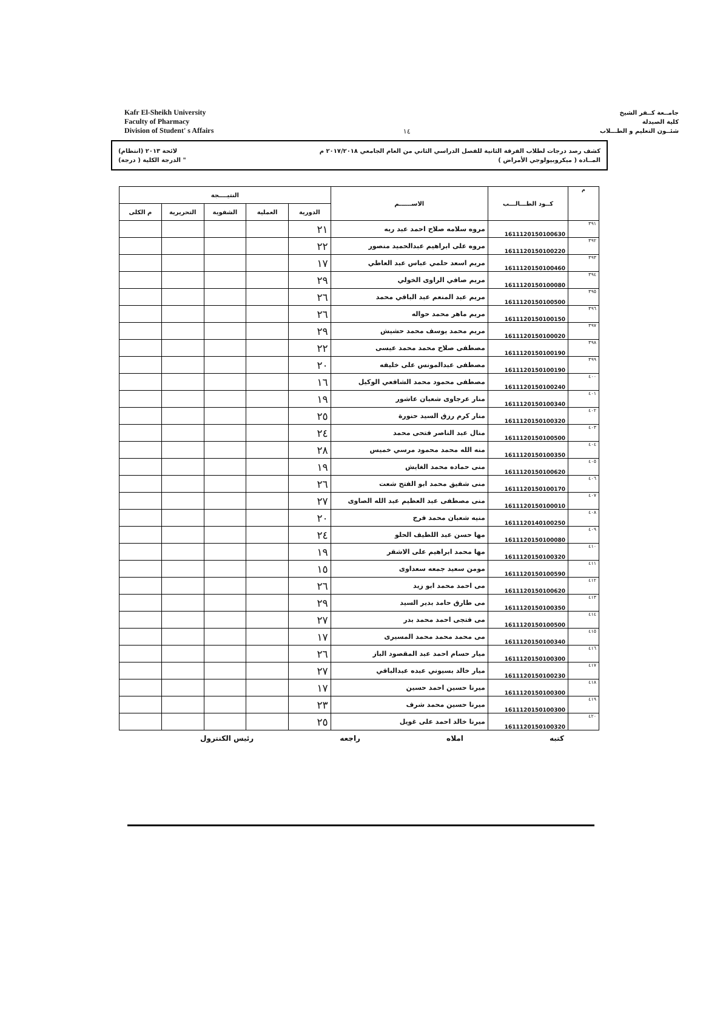Kafr El-Sheikh University
Faculty of Pharmacy
Division of Student' s Affairs
١٤
جامــعة كــفر الشيخ
كلية الصيدلة
شئــون التعليم و الطـــلاب
كشف رصد درجات لطلاب الفرقة الثانية للفصل الدراسي الثاني من العام الجامعي ٢٠١٧/٢٠١٨ م لائحة ٢٠١٣ (انتظام)
المــادة ( ميكروبيولوجي الأمراض ) " الدرجة الكلية ( درجة)
| م | كــود الطـــالـــب | الاســــــم | النتيــــجة | | | | |
| --- | --- | --- | --- | --- | --- | --- | --- |
| | | | الدورية | العملية | الشفوية | التحريرية | م الكلى |
| ٣٩١ | 1611120150100630 | مروه سلامه صلاح احمد عبد ربه | ٢١ | | | | |
| ٣٩٢ | 1611120150100220 | مروه على ابراهيم عبدالحميد منصور | ٢٢ | | | | |
| ٣٩٣ | 1611120150100460 | مريم اسعد حلمي عباس عبد العاطي | ١٧ | | | | |
| ٣٩٤ | 1611120150100080 | مريم صافي الراوى الخولي | ٢٩ | | | | |
| ٣٩٥ | 1611120150100500 | مريم عبد المنعم عبد الباقي محمد | ٢٦ | | | | |
| ٣٩٦ | 1611120150100150 | مريم ماهر محمد حواله | ٢٦ | | | | |
| ٣٩٧ | 1611120150100020 | مريم محمد يوسف محمد حشيش | ٢٩ | | | | |
| ٣٩٨ | 1611120150100190 | مصطفى صلاح محمد محمد عيسى | ٢٢ | | | | |
| ٣٩٩ | 1611120150100190 | مصطفى عبدالمونس على خليفه | ٢٠ | | | | |
| ٤٠٠ | 1611120150100240 | مصطفى محمود محمد الشافعي الوكيل | ١٦ | | | | |
| ٤٠١ | 1611120150100340 | منار عرجاوى شعبان عاشور | ١٩ | | | | |
| ٤٠٢ | 1611120150100320 | منار كرم رزق السيد حنورة | ٢٥ | | | | |
| ٤٠٣ | 1611120150100500 | منال عبد الناصر فتحى محمد | ٢٤ | | | | |
| ٤٠٤ | 1611120150100350 | منه الله محمد محمود مرسي خميس | ٢٨ | | | | |
| ٤٠٥ | 1611120150100620 | منى حماده محمد الغايش | ١٩ | | | | |
| ٤٠٦ | 1611120150100170 | منى شفيق محمد ابو الفتح شعت | ٢٦ | | | | |
| ٤٠٧ | 1611120150100010 | منى مصطفى عبد العظيم عبد الله الصاوى | ٢٧ | | | | |
| ٤٠٨ | 1611120140100250 | منيه شعبان محمد فرج | ٢٠ | | | | |
| ٤٠٩ | 1611120150100080 | مها حسن عبد اللطيف الحلو | ٢٤ | | | | |
| ٤١٠ | 1611120150100320 | مها محمد ابراهيم على الاشقر | ١٩ | | | | |
| ٤١١ | 1611120150100590 | مومن سعيد جمعه سعداوى | ١٥ | | | | |
| ٤١٢ | 1611120150100620 | مى احمد محمد ابو زيد | ٢٦ | | | | |
| ٤١٣ | 1611120150100350 | مى طارق حامد بدير السيد | ٢٩ | | | | |
| ٤١٤ | 1611120150100500 | مى فتجى احمد محمد بدر | ٢٧ | | | | |
| ٤١٥ | 1611120150100340 | مى محمد محمد محمد المسيرى | ١٧ | | | | |
| ٤١٦ | 1611120150100300 | ميار حسام احمد عبد المقصود الباز | ٢٦ | | | | |
| ٤١٧ | 1611120150100230 | ميار خالد بسيوني عبده عبدالباقي | ٢٧ | | | | |
| ٤١٨ | 1611120150100300 | ميرنا حسين احمد حسين | ١٧ | | | | |
| ٤١٩ | 1611120150100300 | ميرنا حسين محمد شرف | ٢٣ | | | | |
| ٤٢٠ | 1611120150100320 | ميرنا خالد احمد على غويل | ٢٥ | | | | |
كتبه املاه راجعه رئيس الكنترول